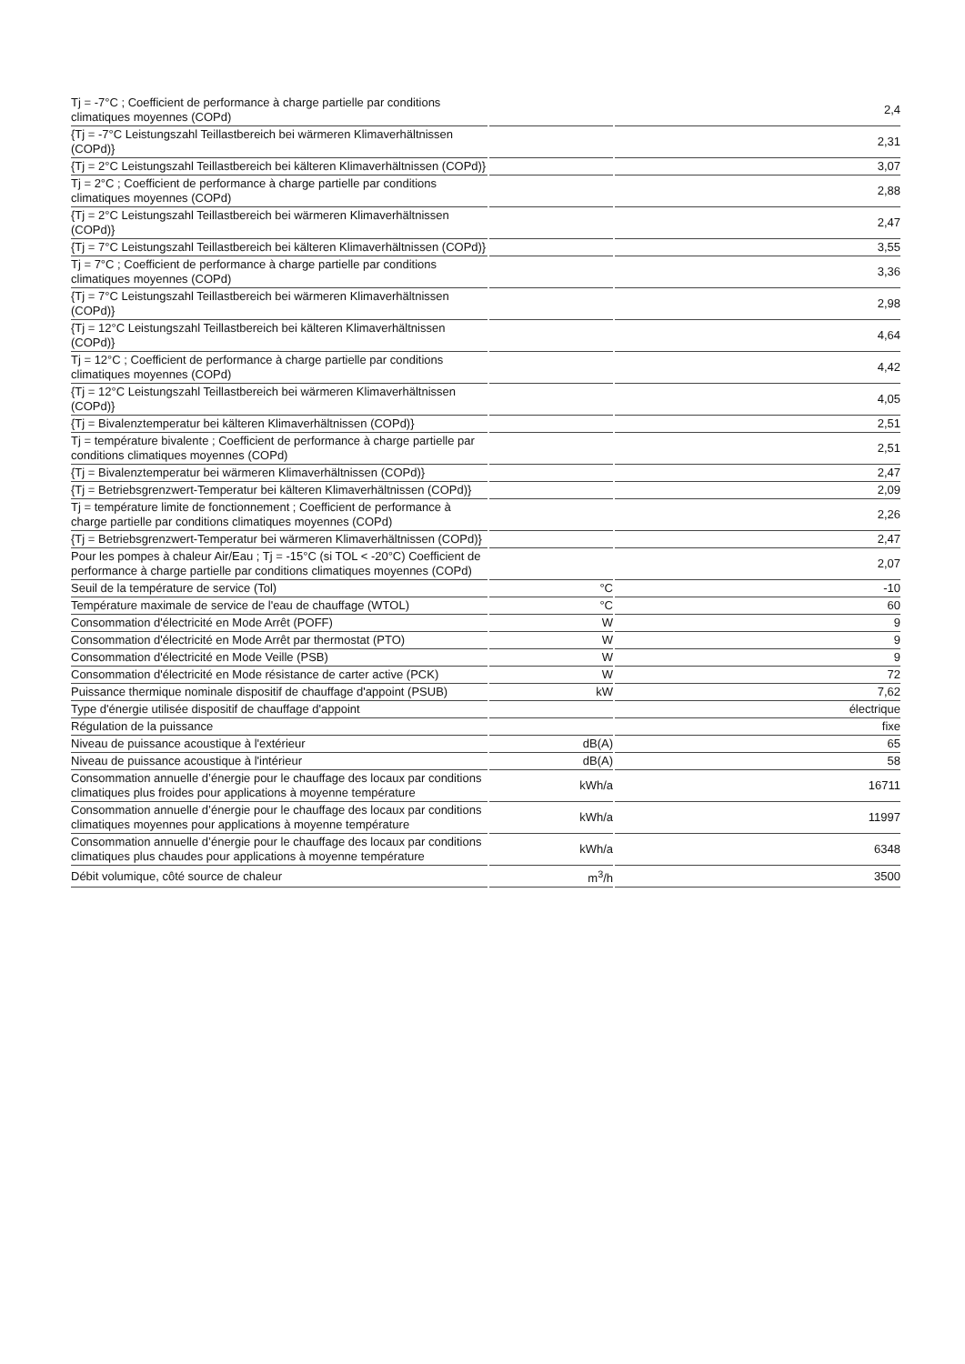| Tj = -7°C ; Coefficient de performance à charge partielle par conditions climatiques moyennes (COPd) | | 2,4 |
| {Tj = -7°C Leistungszahl Teillastbereich bei wärmeren Klimaverhältnissen (COPd)} | | 2,31 |
| {Tj = 2°C Leistungszahl Teillastbereich bei kälteren Klimaverhältnissen (COPd)} | | 3,07 |
| Tj = 2°C ; Coefficient de performance à charge partielle par conditions climatiques moyennes (COPd) | | 2,88 |
| {Tj = 2°C Leistungszahl Teillastbereich bei wärmeren Klimaverhältnissen (COPd)} | | 2,47 |
| {Tj = 7°C Leistungszahl Teillastbereich bei kälteren Klimaverhältnissen (COPd)} | | 3,55 |
| Tj = 7°C ; Coefficient de performance à charge partielle par conditions climatiques moyennes (COPd) | | 3,36 |
| {Tj = 7°C Leistungszahl Teillastbereich bei wärmeren Klimaverhältnissen (COPd)} | | 2,98 |
| {Tj = 12°C Leistungszahl Teillastbereich bei kälteren Klimaverhältnissen (COPd)} | | 4,64 |
| Tj = 12°C ; Coefficient de performance à charge partielle par conditions climatiques moyennes (COPd) | | 4,42 |
| {Tj = 12°C Leistungszahl Teillastbereich bei wärmeren Klimaverhältnissen (COPd)} | | 4,05 |
| {Tj = Bivalenztemperatur bei kälteren Klimaverhältnissen (COPd)} | | 2,51 |
| Tj = température bivalente ; Coefficient de performance à charge partielle par conditions climatiques moyennes (COPd) | | 2,51 |
| {Tj = Bivalenztemperatur bei wärmeren Klimaverhältnissen (COPd)} | | 2,47 |
| {Tj = Betriebsgrenzwert-Temperatur bei kälteren Klimaverhältnissen (COPd)} | | 2,09 |
| Tj = température limite de fonctionnement ; Coefficient de performance à charge partielle par conditions climatiques moyennes (COPd) | | 2,26 |
| {Tj = Betriebsgrenzwert-Temperatur bei wärmeren Klimaverhältnissen (COPd)} | | 2,47 |
| Pour les pompes à chaleur Air/Eau ; Tj = -15°C (si TOL < -20°C) Coefficient de performance à charge partielle par conditions climatiques moyennes (COPd) | | 2,07 |
| Seuil de la température de service (Tol) | °C | -10 |
| Température maximale de service de l'eau de chauffage (WTOL) | °C | 60 |
| Consommation d'électricité en Mode Arrêt (POFF) | W | 9 |
| Consommation d'électricité en Mode Arrêt par thermostat (PTO) | W | 9 |
| Consommation d'électricité en Mode Veille (PSB) | W | 9 |
| Consommation d'électricité en Mode résistance de carter active (PCK) | W | 72 |
| Puissance thermique nominale dispositif de chauffage d'appoint (PSUB) | kW | 7,62 |
| Type d'énergie utilisée dispositif de chauffage d'appoint | | électrique |
| Régulation de la puissance | | fixe |
| Niveau de puissance acoustique à l'extérieur | dB(A) | 65 |
| Niveau de puissance acoustique à l'intérieur | dB(A) | 58 |
| Consommation annuelle d’énergie pour le chauffage des locaux par conditions climatiques plus froides pour applications à moyenne température | kWh/a | 16711 |
| Consommation annuelle d’énergie pour le chauffage des locaux par conditions climatiques moyennes pour applications à moyenne température | kWh/a | 11997 |
| Consommation annuelle d’énergie pour le chauffage des locaux par conditions climatiques plus chaudes pour applications à moyenne température | kWh/a | 6348 |
| Débit volumique, côté source de chaleur | m<sup>3</sup>/h | 3500 |